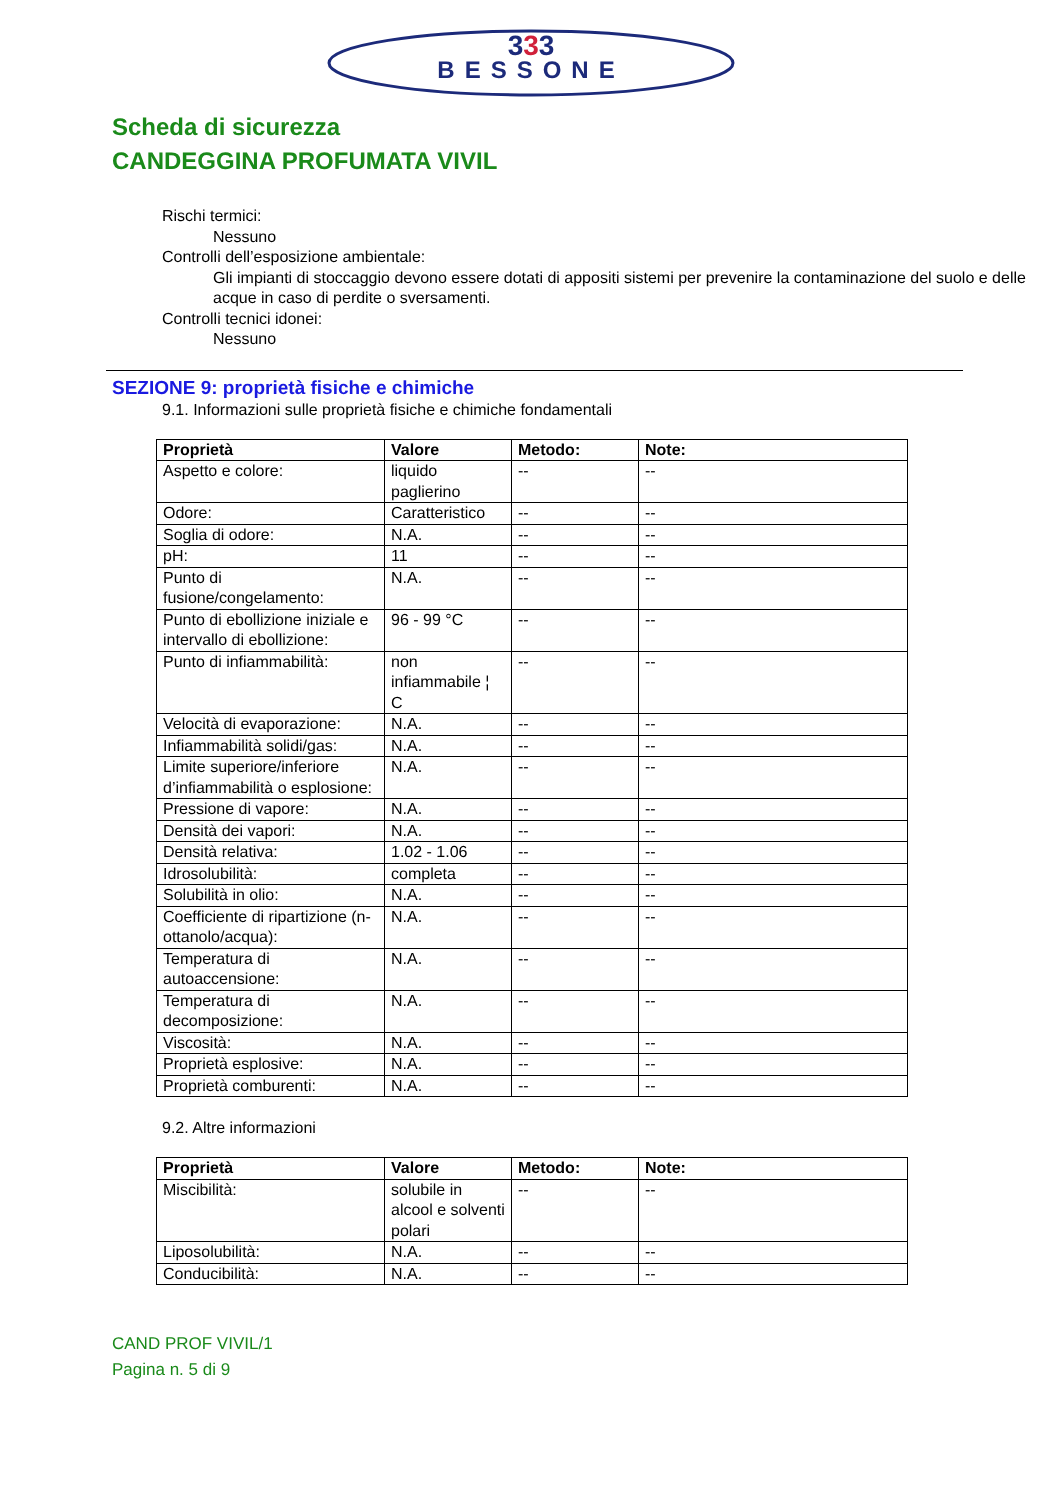333
BESSONE
Scheda di sicurezza
CANDEGGINA PROFUMATA VIVIL
Rischi termici:
Nessuno
Controlli dell’esposizione ambientale:
Gli impianti di stoccaggio devono essere dotati di appositi sistemi per prevenire la contaminazione del suolo e delle acque in caso di perdite o sversamenti.
Controlli tecnici idonei:
Nessuno
SEZIONE 9: proprietà fisiche e chimiche
9.1. Informazioni sulle proprietà fisiche e chimiche fondamentali
| Proprietà | Valore | Metodo: | Note: |
| --- | --- | --- | --- |
| Aspetto e colore: | liquido paglierino | -- | -- |
| Odore: | Caratteristico | -- | -- |
| Soglia di odore: | N.A. | -- | -- |
| pH: | 11 | -- | -- |
| Punto di fusione/congelamento: | N.A. | -- | -- |
| Punto di ebollizione iniziale e intervallo di ebollizione: | 96 - 99 °C | -- | -- |
| Punto di infiammabilità: | non infiammabile ¦ C | -- | -- |
| Velocità di evaporazione: | N.A. | -- | -- |
| Infiammabilità solidi/gas: | N.A. | -- | -- |
| Limite superiore/inferiore d’infiammabilità o esplosione: | N.A. | -- | -- |
| Pressione di vapore: | N.A. | -- | -- |
| Densità dei vapori: | N.A. | -- | -- |
| Densità relativa: | 1.02 - 1.06 | -- | -- |
| Idrosolubilità: | completa | -- | -- |
| Solubilità in olio: | N.A. | -- | -- |
| Coefficiente di ripartizione (n-ottanolo/acqua): | N.A. | -- | -- |
| Temperatura di autoaccensione: | N.A. | -- | -- |
| Temperatura di decomposizione: | N.A. | -- | -- |
| Viscosità: | N.A. | -- | -- |
| Proprietà esplosive: | N.A. | -- | -- |
| Proprietà comburenti: | N.A. | -- | -- |
9.2. Altre informazioni
| Proprietà | Valore | Metodo: | Note: |
| --- | --- | --- | --- |
| Miscibilità: | solubile in alcool e solventi polari | -- | -- |
| Liposolubilità: | N.A. | -- | -- |
| Conducibilità: | N.A. | -- | -- |
CAND PROF VIVIL/1
Pagina n. 5 di 9